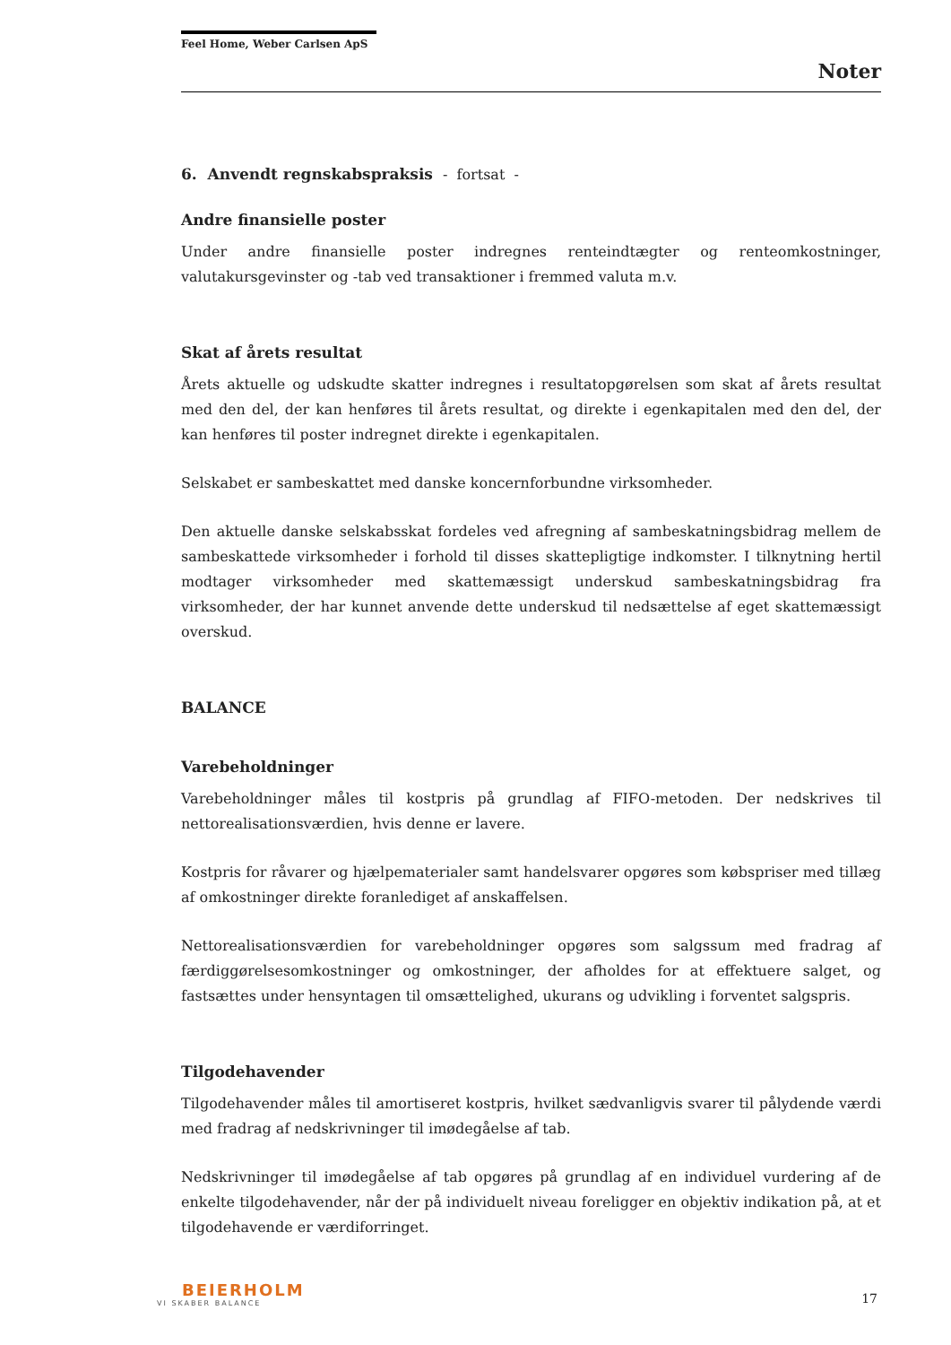Feel Home, Weber Carlsen ApS
Noter
6. Anvendt regnskabspraksis - fortsat -
Andre finansielle poster
Under andre finansielle poster indregnes renteindtægter og renteomkostninger, valutakursgevinster og -tab ved transaktioner i fremmed valuta m.v.
Skat af årets resultat
Årets aktuelle og udskudte skatter indregnes i resultatopgørelsen som skat af årets resultat med den del, der kan henføres til årets resultat, og direkte i egenkapitalen med den del, der kan henføres til poster indregnet direkte i egenkapitalen.
Selskabet er sambeskattet med danske koncernforbundne virksomheder.
Den aktuelle danske selskabsskat fordeles ved afregning af sambeskatningsbidrag mellem de sambeskattede virksomheder i forhold til disses skattepligtige indkomster. I tilknytning hertil modtager virksomheder med skattemæssigt underskud sambeskatningsbidrag fra virksomheder, der har kunnet anvende dette underskud til nedsættelse af eget skattemæssigt overskud.
BALANCE
Varebeholdninger
Varebeholdninger måles til kostpris på grundlag af FIFO-metoden. Der nedskrives til nettorealisationsværdien, hvis denne er lavere.
Kostpris for råvarer og hjælpematerialer samt handelsvarer opgøres som købspriser med tillæg af omkostninger direkte foranlediget af anskaffelsen.
Nettorealisationsværdien for varebeholdninger opgøres som salgssum med fradrag af færdiggørelsesomkostninger og omkostninger, der afholdes for at effektuere salget, og fastsættes under hensyntagen til omsættelighed, ukurans og udvikling i forventet salgspris.
Tilgodehavender
Tilgodehavender måles til amortiseret kostpris, hvilket sædvanligvis svarer til pålydende værdi med fradrag af nedskrivninger til imødegåelse af tab.
Nedskrivninger til imødegåelse af tab opgøres på grundlag af en individuel vurdering af de enkelte tilgodehavender, når der på individuelt niveau foreligger en objektiv indikation på, at et tilgodehavende er værdiforringet.
BEIERHOLM
VI SKABER BALANCE
17